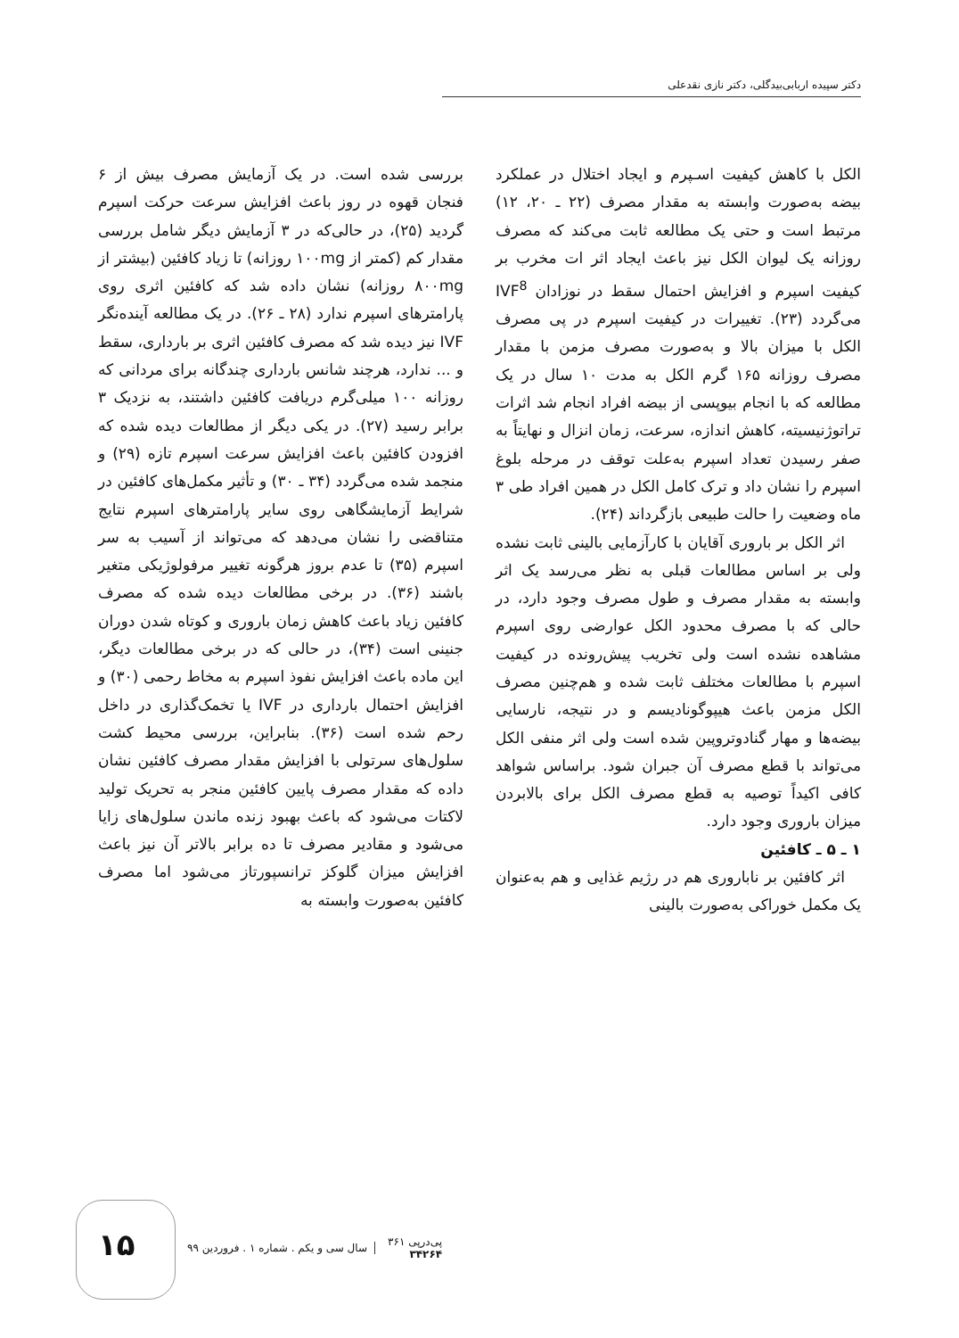دکتر سپیده اربابی‌بیدگلی، دکتر نازی نقدعلی
الکل با کاهش کیفیت اسـپرم و ایجاد اختلال در عملکرد بیضه به‌صورت وابسته به مقدار مصرف (۲۲ ـ ۲۰، ۱۲) مرتبط است و حتی یک مطالعه ثابت می‌کند که مصرف روزانه یک لیوان الکل نیز باعث ایجاد اثر ات مخرب بر کیفیت اسپرم و افزایش احتمال سقط در نوزادان IVF<sup>8</sup> می‌گردد (۲۳). تغییرات در کیفیت اسپرم در پی مصرف الکل با میزان بالا و به‌صورت مصرف مزمن با مقدار مصرف روزانه ۱۶۵ گرم الکل به مدت ۱۰ سال در یک مطالعه که با انجام بیوپسی از بیضه افراد انجام شد اثرات تراتوژنیسیته، کاهش اندازه، سرعت، زمان انزال و نهایتاً به صفر رسیدن تعداد اسپرم به‌علت توقف در مرحله بلوغ اسپرم را نشان داد و ترک کامل الکل در همین افراد طی ۳ ماه وضعیت را حالت طبیعی بازگرداند (۲۴).
اثر الکل بر باروری آقایان با کارآزمایی بالینی ثابت نشده ولی بر اساس مطالعات قبلی به نظر می‌رسد یک اثر وابسته به مقدار مصرف و طول مصرف وجود دارد، در حالی که با مصرف محدود الکل عوارضی روی اسپرم مشاهده نشده است ولی تخریب پیش‌رونده در کیفیت اسپرم با مطالعات مختلف ثابت شده و هم‌چنین مصرف الکل مزمن باعث هیپوگونادیسم و در نتیجه، نارسایی بیضه‌ها و مهار گنادوتروپین شده است ولی اثر منفی الکل می‌تواند با قطع مصرف آن جبران شود. براساس شواهد کافی اکیداً توصیه به قطع مصرف الکل برای بالابردن میزان باروری وجود دارد.
۱ ـ ۵ ـ کافئین
اثر کافئین بر ناباروری هم در رژیم غذایی و هم به‌عنوان یک مکمل خوراکی به‌صورت بالینی
بررسی شده است. در یک آزمایش مصرف بیش از ۶ فنجان قهوه در روز باعث افزایش سرعت حرکت اسپرم گردید (۲۵)، در حالی‌که در ۳ آزمایش دیگر شامل بررسی مقدار کم (کمتر از ۱۰۰mg روزانه) تا زیاد کافئین (بیشتر از ۸۰۰mg روزانه) نشان داده شد که کافئین اثری روی پارامترهای اسپرم ندارد (۲۸ ـ ۲۶). در یک مطالعه آینده‌نگر IVF نیز دیده شد که مصرف کافئین اثری بر بارداری، سقط و ... ندارد، هرچند شانس بارداری چندگانه برای مردانی که روزانه ۱۰۰ میلی‌گرم دریافت کافئین داشتند، به نزدیک ۳ برابر رسید (۲۷). در یکی دیگر از مطالعات دیده شده که افزودن کافئین باعث افزایش سرعت اسپرم تازه (۲۹) و منجمد شده می‌گردد (۳۴ ـ ۳۰) و تأثیر مکمل‌های کافئین در شرایط آزمایشگاهی روی سایر پارامترهای اسپرم نتایج متناقضی را نشان می‌دهد که می‌تواند از آسیب به سر اسپرم (۳۵) تا عدم بروز هرگونه تغییر مرفولوژیکی متغیر باشند (۳۶). در برخی مطالعات دیده شده که مصرف کافئین زیاد باعث کاهش زمان باروری و کوتاه شدن دوران جنینی است (۳۴)، در حالی که در برخی مطالعات دیگر، این ماده باعث افزایش نفوذ اسپرم به مخاط رحمی (۳۰) و افزایش احتمال بارداری در IVF یا تخمک‌گذاری در داخل رحم شده است (۳۶). بنابراین، بررسی محیط کشت سلول‌های سرتولی با افزایش مقدار مصرف کافئین نشان داده که مقدار مصرف پایین کافئین منجر به تحریک تولید لاکتات می‌شود که باعث بهبود زنده ماندن سلول‌های زایا می‌شود و مقادیر مصرف تا ده برابر بالاتر آن نیز باعث افزایش میزان گلوکز ترانسپورتاز می‌شود اما مصرف کافئین به‌صورت وابسته به
۱۵
پی‌درپی ۳۶۱
۳۴۲۶۴
سال سی و یکم . شماره ۱ . فروردین ۹۹